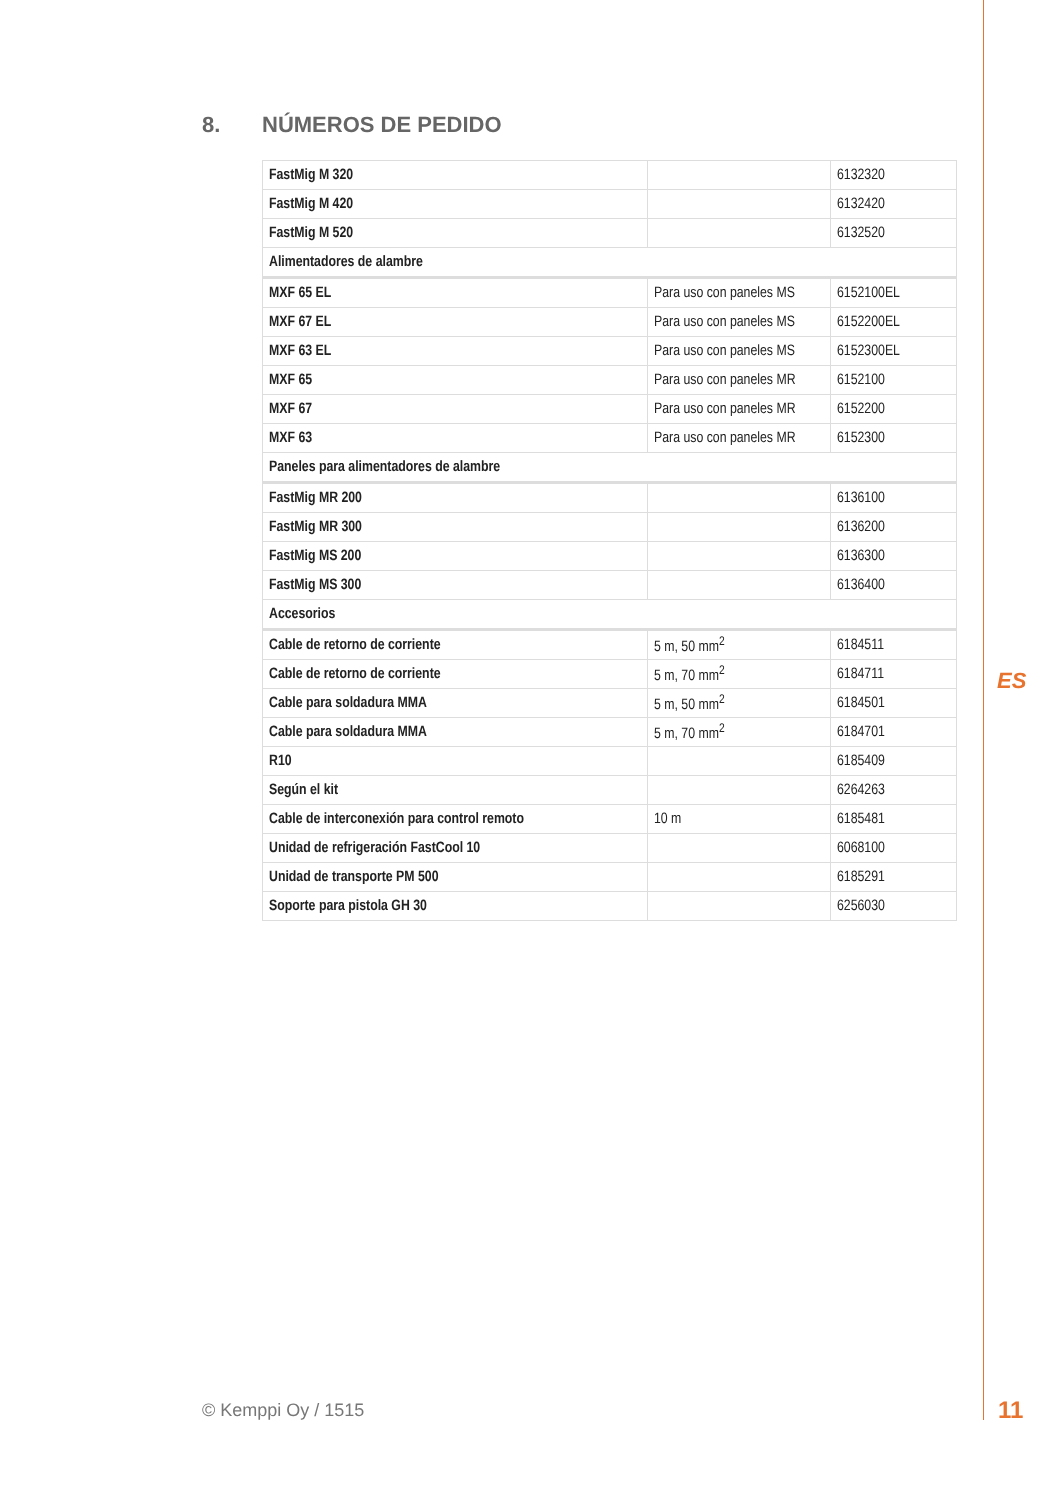8. NÚMEROS DE PEDIDO
| FastMig M 320 | | 6132320 |
| FastMig M 420 | | 6132420 |
| FastMig M 520 | | 6132520 |
| Alimentadores de alambre | | |
| MXF 65 EL | Para uso con paneles MS | 6152100EL |
| MXF 67 EL | Para uso con paneles MS | 6152200EL |
| MXF 63 EL | Para uso con paneles MS | 6152300EL |
| MXF 65 | Para uso con paneles MR | 6152100 |
| MXF 67 | Para uso con paneles MR | 6152200 |
| MXF 63 | Para uso con paneles MR | 6152300 |
| Paneles para alimentadores de alambre | | |
| FastMig MR 200 | | 6136100 |
| FastMig MR 300 | | 6136200 |
| FastMig MS 200 | | 6136300 |
| FastMig MS 300 | | 6136400 |
| Accesorios | | |
| Cable de retorno de corriente | 5 m, 50 mm<sup>2</sup> | 6184511 |
| Cable de retorno de corriente | 5 m, 70 mm<sup>2</sup> | 6184711 |
| Cable para soldadura MMA | 5 m, 50 mm<sup>2</sup> | 6184501 |
| Cable para soldadura MMA | 5 m, 70 mm<sup>2</sup> | 6184701 |
| R10 | | 6185409 |
| Según el kit | | 6264263 |
| Cable de interconexión para control remoto | 10 m | 6185481 |
| Unidad de refrigeración FastCool 10 | | 6068100 |
| Unidad de transporte PM 500 | | 6185291 |
| Soporte para pistola GH 30 | | 6256030 |
ES
© Kemppi Oy / 1515 11